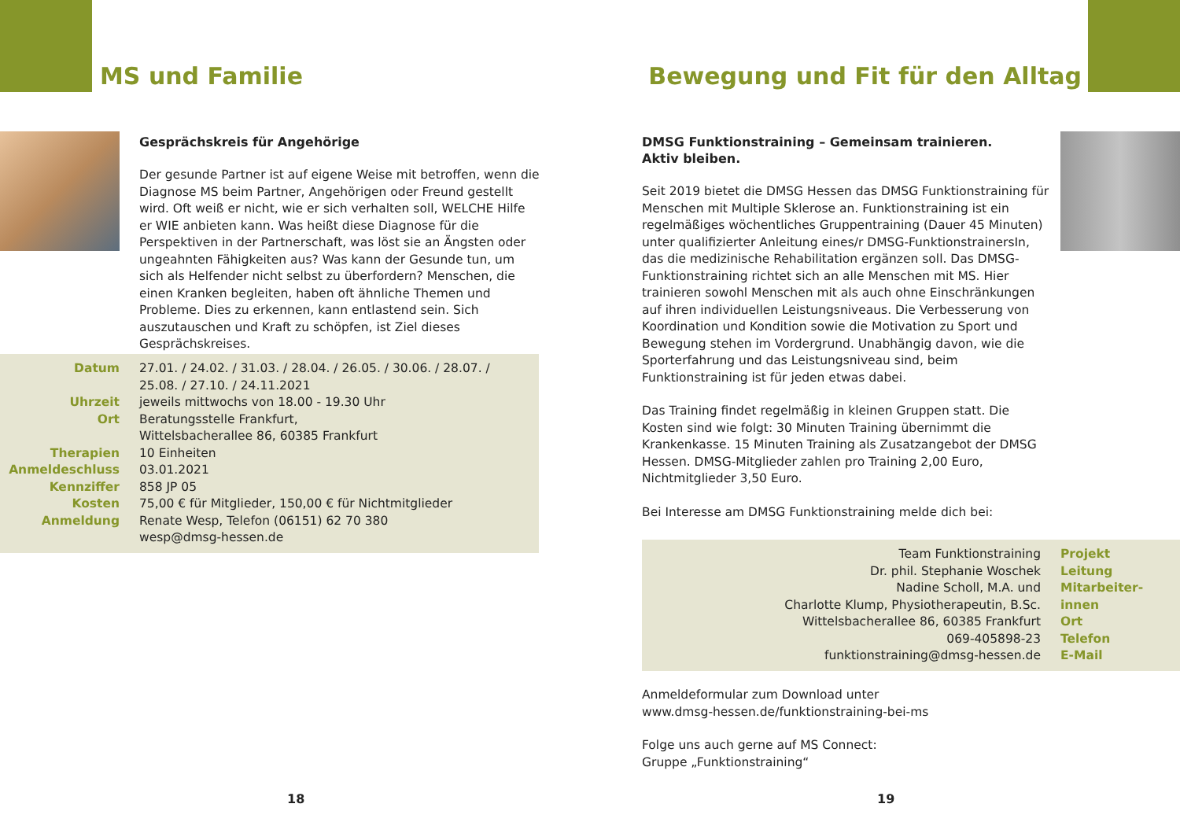MS und Familie
Gesprächskreis für Angehörige
Der gesunde Partner ist auf eigene Weise mit betroffen, wenn die Diagnose MS beim Partner, Angehörigen oder Freund gestellt wird. Oft weiß er nicht, wie er sich verhalten soll, WELCHE Hilfe er WIE anbieten kann. Was heißt diese Diagnose für die Perspektiven in der Partnerschaft, was löst sie an Ängsten oder ungeahnten Fähigkeiten aus? Was kann der Gesunde tun, um sich als Helfender nicht selbst zu überfordern? Menschen, die einen Kranken begleiten, haben oft ähnliche Themen und Probleme. Dies zu erkennen, kann entlastend sein. Sich auszutauschen und Kraft zu schöpfen, ist Ziel dieses Gesprächskreises.
| Datum | 27.01. / 24.02. / 31.03. / 28.04. / 26.05. / 30.06. / 28.07. / 25.08. / 27.10. / 24.11.2021 |
| Uhrzeit | jeweils mittwochs von 18.00 - 19.30 Uhr |
| Ort | Beratungsstelle Frankfurt, Wittelsbacherallee 86, 60385 Frankfurt |
| Therapien | 10 Einheiten |
| Anmeldeschluss | 03.01.2021 |
| Kennziffer | 858 JP 05 |
| Kosten | 75,00 € für Mitglieder, 150,00 € für Nichtmitglieder |
| Anmeldung | Renate Wesp, Telefon (06151) 62 70 380 wesp@dmsg-hessen.de |
18
Bewegung und Fit für den Alltag
DMSG Funktionstraining – Gemeinsam trainieren.
Aktiv bleiben.
Seit 2019 bietet die DMSG Hessen das DMSG Funktionstraining für Menschen mit Multiple Sklerose an. Funktionstraining ist ein regelmäßiges wöchentliches Gruppentraining (Dauer 45 Minuten) unter qualifizierter Anleitung eines/r DMSG-FunktionstrainersIn, das die medizinische Rehabilitation ergänzen soll. Das DMSG-Funktionstraining richtet sich an alle Menschen mit MS. Hier trainieren sowohl Menschen mit als auch ohne Einschränkungen auf ihren individuellen Leistungsniveaus. Die Verbesserung von Koordination und Kondition sowie die Motivation zu Sport und Bewegung stehen im Vordergrund. Unabhängig davon, wie die Sporterfahrung und das Leistungsniveau sind, beim Funktionstraining ist für jeden etwas dabei.
Das Training findet regelmäßig in kleinen Gruppen statt. Die Kosten sind wie folgt: 30 Minuten Training übernimmt die Krankenkasse. 15 Minuten Training als Zusatzangebot der DMSG Hessen. DMSG-Mitglieder zahlen pro Training 2,00 Euro, Nichtmitglieder 3,50 Euro.
Bei Interesse am DMSG Funktionstraining melde dich bei:
| Team Funktionstraining Dr. phil. Stephanie Woschek Nadine Scholl, M.A. und Charlotte Klump, Physiotherapeutin, B.Sc. | Projekt Leitung Mitarbeiter- innen |
| Wittelsbacherallee 86, 60385 Frankfurt | Ort |
| 069-405898-23 | Telefon |
| funktionstraining@dmsg-hessen.de | E-Mail |
Anmeldeformular zum Download unter
www.dmsg-hessen.de/funktionstraining-bei-ms
Folge uns auch gerne auf MS Connect:
Gruppe „Funktionstraining“
19